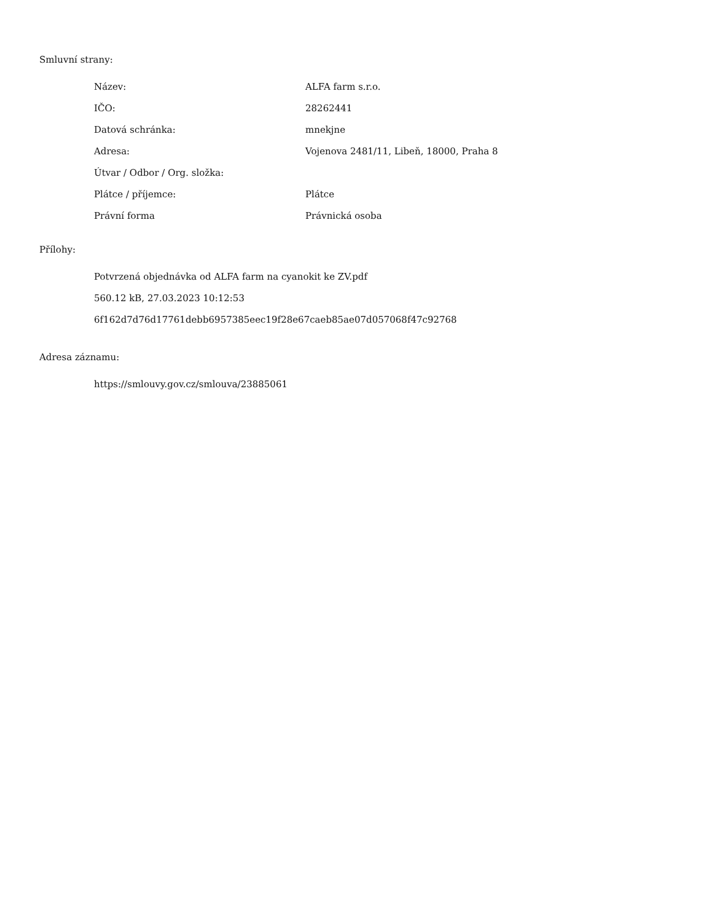Smluvní strany:
| Název: | ALFA farm s.r.o. |
| IČO: | 28262441 |
| Datová schránka: | mnekjne |
| Adresa: | Vojenova 2481/11, Libeň, 18000, Praha 8 |
| Útvar / Odbor / Org. složka: | |
| Plátce / příjemce: | Plátce |
| Právní forma | Právnická osoba |
Přílohy:
Potvrzená objednávka od ALFA farm na cyanokit ke ZV.pdf
560.12 kB, 27.03.2023 10:12:53
6f162d7d76d17761debb6957385eec19f28e67caeb85ae07d057068f47c92768
Adresa záznamu:
https://smlouvy.gov.cz/smlouva/23885061